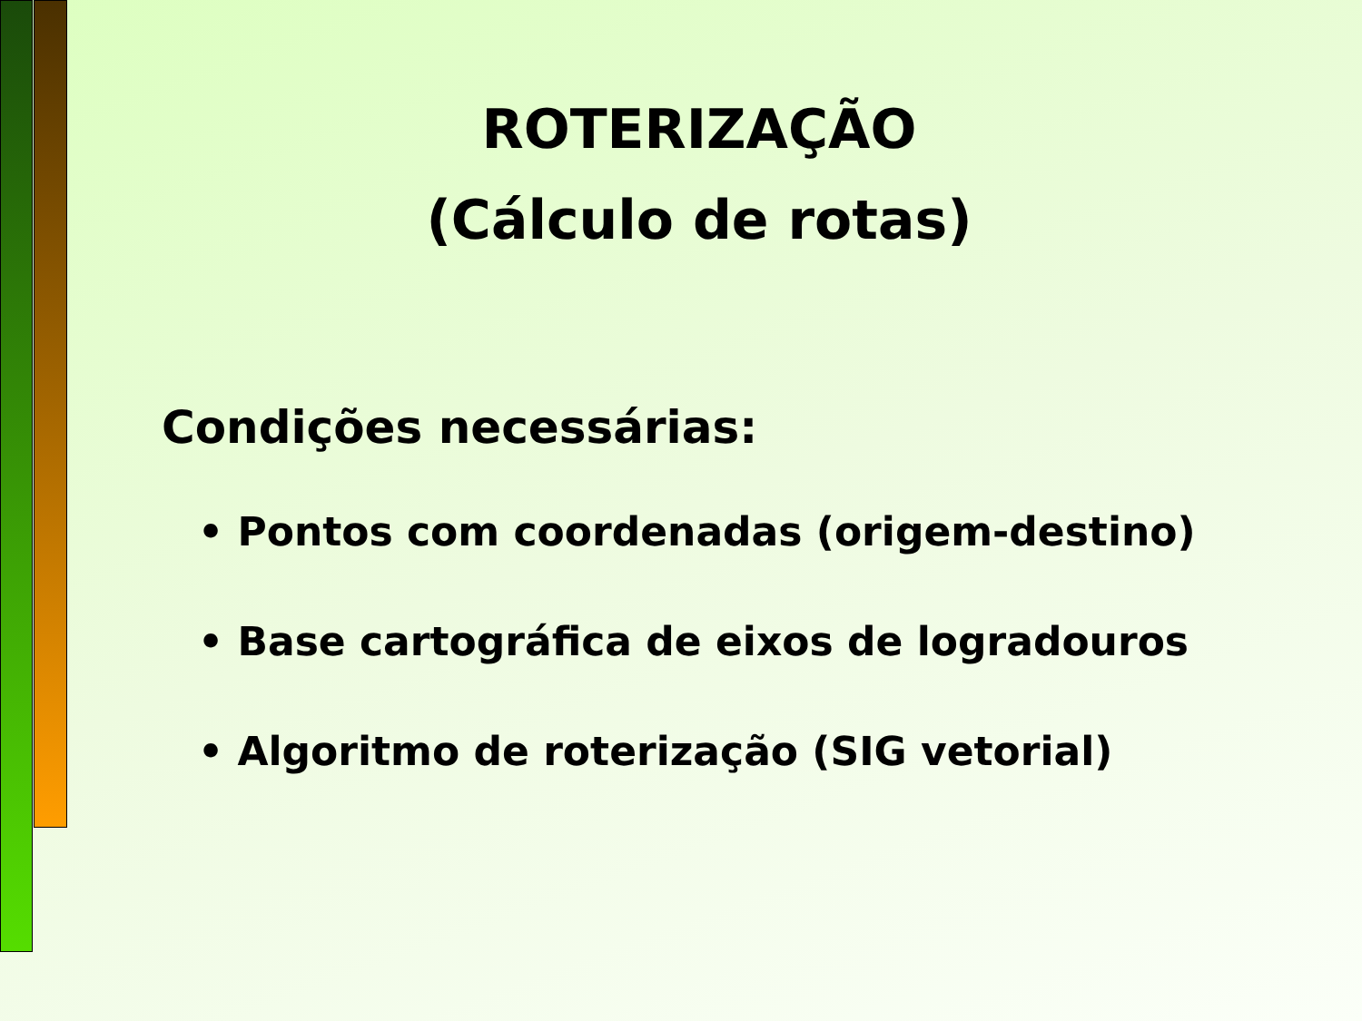ROTERIZAÇÃO
(Cálculo de rotas)
Condições necessárias:
• Pontos com coordenadas (origem-destino)
• Base cartográfica de eixos de logradouros
• Algoritmo de roterização (SIG vetorial)